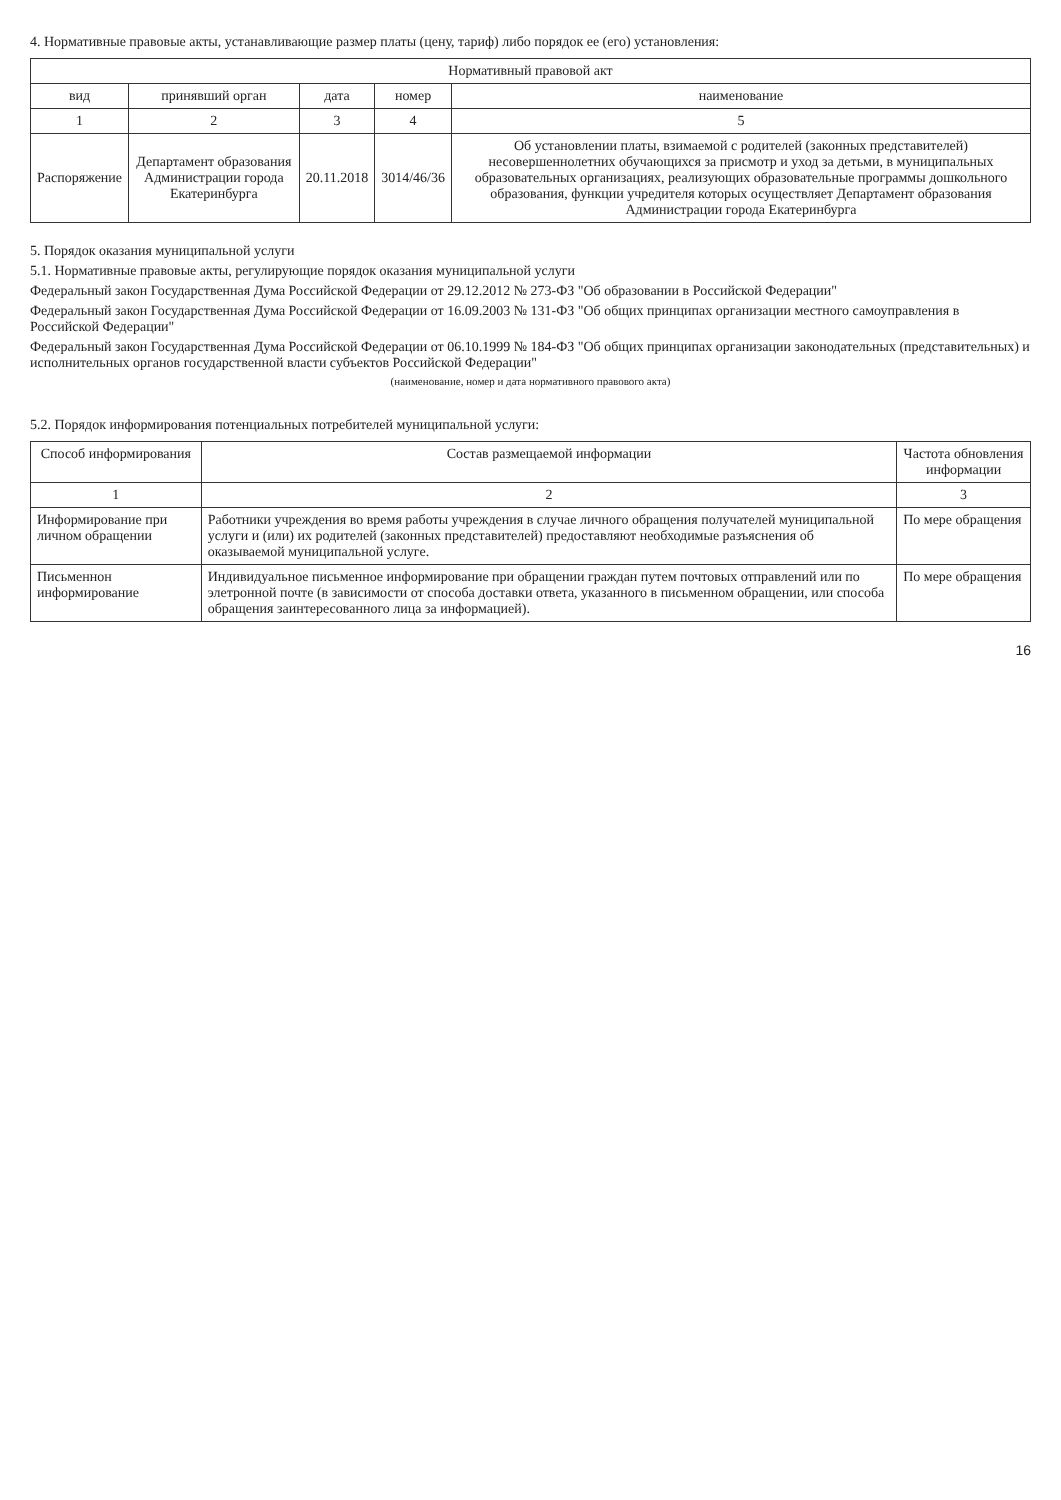4. Нормативные правовые акты, устанавливающие размер платы (цену, тариф) либо порядок ее (его) установления:
| Нормативный правовой акт | | | | |
| --- | --- | --- | --- | --- |
| вид | принявший орган | дата | номер | наименование |
| 1 | 2 | 3 | 4 | 5 |
| Распоряжение | Департамент образования Администрации города Екатеринбурга | 20.11.2018 | 3014/46/36 | Об установлении платы, взимаемой с родителей (законных представителей) несовершеннолетних обучающихся за присмотр и уход за детьми, в муниципальных образовательных организациях, реализующих образовательные программы дошкольного образования, функции учредителя которых осуществляет Департамент образования Администрации города Екатеринбурга |
5. Порядок оказания муниципальной услуги
5.1. Нормативные правовые акты, регулирующие порядок оказания муниципальной услуги
Федеральный закон Государственная Дума Российской Федерации от 29.12.2012 № 273-ФЗ "Об образовании в Российской Федерации"
Федеральный закон Государственная Дума Российской Федерации от 16.09.2003 № 131-ФЗ "Об общих принципах организации местного самоуправления в Российской Федерации"
Федеральный закон Государственная Дума Российской Федерации от 06.10.1999 № 184-ФЗ "Об общих принципах организации законодательных (представительных) и исполнительных органов государственной власти субъектов Российской Федерации"
(наименование, номер и дата нормативного правового акта)
5.2. Порядок информирования потенциальных потребителей муниципальной услуги:
| Способ информирования | Состав размещаемой информации | Частота обновления информации |
| --- | --- | --- |
| 1 | 2 | 3 |
| Информирование при личном обращении | Работники учреждения во время работы учреждения в случае личного обращения получателей муниципальной услуги и (или) их родителей (законных представителей) предоставляют необходимые разъяснения об оказываемой муниципальной услуге. | По мере обращения |
| Письменнон информирование | Индивидуальное письменное информирование при обращении граждан путем почтовых отправлений или по элетронной почте (в зависимости от способа доставки ответа, указанного в письменном обращении, или способа обращения заинтересованного лица за информацией). | По мере обращения |
16